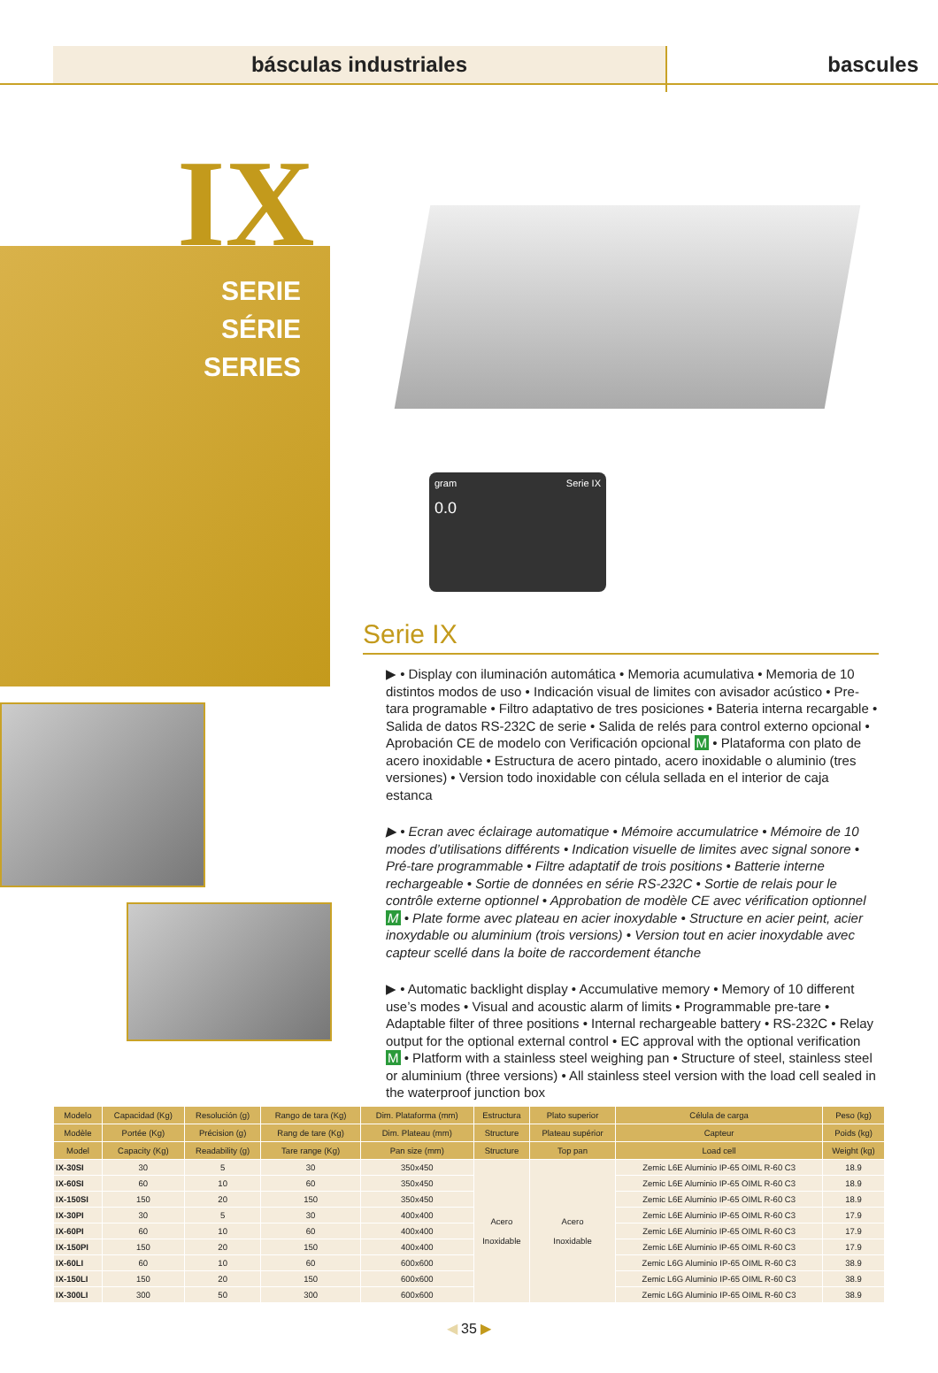básculas industriales bascules
IX
SERIE
SÉRIE
SERIES
gram Serie IX
0.0
Serie IX
▶ • Display con iluminación automática • Memoria acumulativa • Memoria de 10 distintos modos de uso • Indicación visual de limites con avisador acústico • Pre-tara programable • Filtro adaptativo de tres posiciones • Bateria interna recargable • Salida de datos RS-232C de serie • Salida de relés para control externo opcional • Aprobación CE de modelo con Verificación opcional M • Plataforma con plato de acero inoxidable • Estructura de acero pintado, acero inoxidable o aluminio (tres versiones) • Version todo inoxidable con célula sellada en el interior de caja estanca
▶ • Ecran avec éclairage automatique • Mémoire accumulatrice • Mémoire de 10 modes d’utilisations différents • Indication visuelle de limites avec signal sonore • Pré-tare programmable • Filtre adaptatif de trois positions • Batterie interne rechargeable • Sortie de données en série RS-232C • Sortie de relais pour le contrôle externe optionnel • Approbation de modèle CE avec vérification optionnel M • Plate forme avec plateau en acier inoxydable • Structure en acier peint, acier inoxydable ou aluminium (trois versions) • Version tout en acier inoxydable avec capteur scellé dans la boite de raccordement étanche
▶ • Automatic backlight display • Accumulative memory • Memory of 10 different use’s modes • Visual and acoustic alarm of limits • Programmable pre-tare • Adaptable filter of three positions • Internal rechargeable battery • RS-232C • Relay output for the optional external control • EC approval with the optional verification M • Platform with a stainless steel weighing pan • Structure of steel, stainless steel or aluminium (three versions) • All stainless steel version with the load cell sealed in the waterproof junction box
| Modelo | Capacidad (Kg) | Resolución (g) | Rango de tara (Kg) | Dim. Plataforma (mm) | Estructura | Plato superior | Célula de carga | Peso (kg) |
| --- | --- | --- | --- | --- | --- | --- | --- | --- |
| Modèle | Portée (Kg) | Précision (g) | Rang de tare (Kg) | Dim. Plateau (mm) | Structure | Plateau supérior | Capteur | Poids (kg) |
| Model | Capacity (Kg) | Readability (g) | Tare range (Kg) | Pan size (mm) | Structure | Top pan | Load cell | Weight (kg) |
| IX-30SI | 30 | 5 | 30 | 350x450 | Acero Inoxidable | Acero Inoxidable | Zemic L6E Aluminio IP-65 OIML R-60 C3 | 18.9 |
| IX-60SI | 60 | 10 | 60 | 350x450 | | | Zemic L6E Aluminio IP-65 OIML R-60 C3 | 18.9 |
| IX-150SI | 150 | 20 | 150 | 350x450 | | | Zemic L6E Aluminio IP-65 OIML R-60 C3 | 18.9 |
| IX-30PI | 30 | 5 | 30 | 400x400 | | | Zemic L6E Aluminio IP-65 OIML R-60 C3 | 17.9 |
| IX-60PI | 60 | 10 | 60 | 400x400 | | | Zemic L6E Aluminio IP-65 OIML R-60 C3 | 17.9 |
| IX-150PI | 150 | 20 | 150 | 400x400 | | | Zemic L6E Aluminio IP-65 OIML R-60 C3 | 17.9 |
| IX-60LI | 60 | 10 | 60 | 600x600 | | | Zemic L6G Aluminio IP-65 OIML R-60 C3 | 38.9 |
| IX-150LI | 150 | 20 | 150 | 600x600 | | | Zemic L6G Aluminio IP-65 OIML R-60 C3 | 38.9 |
| IX-300LI | 300 | 50 | 300 | 600x600 | | | Zemic L6G Aluminio IP-65 OIML R-60 C3 | 38.9 |
◀ 35 ▶